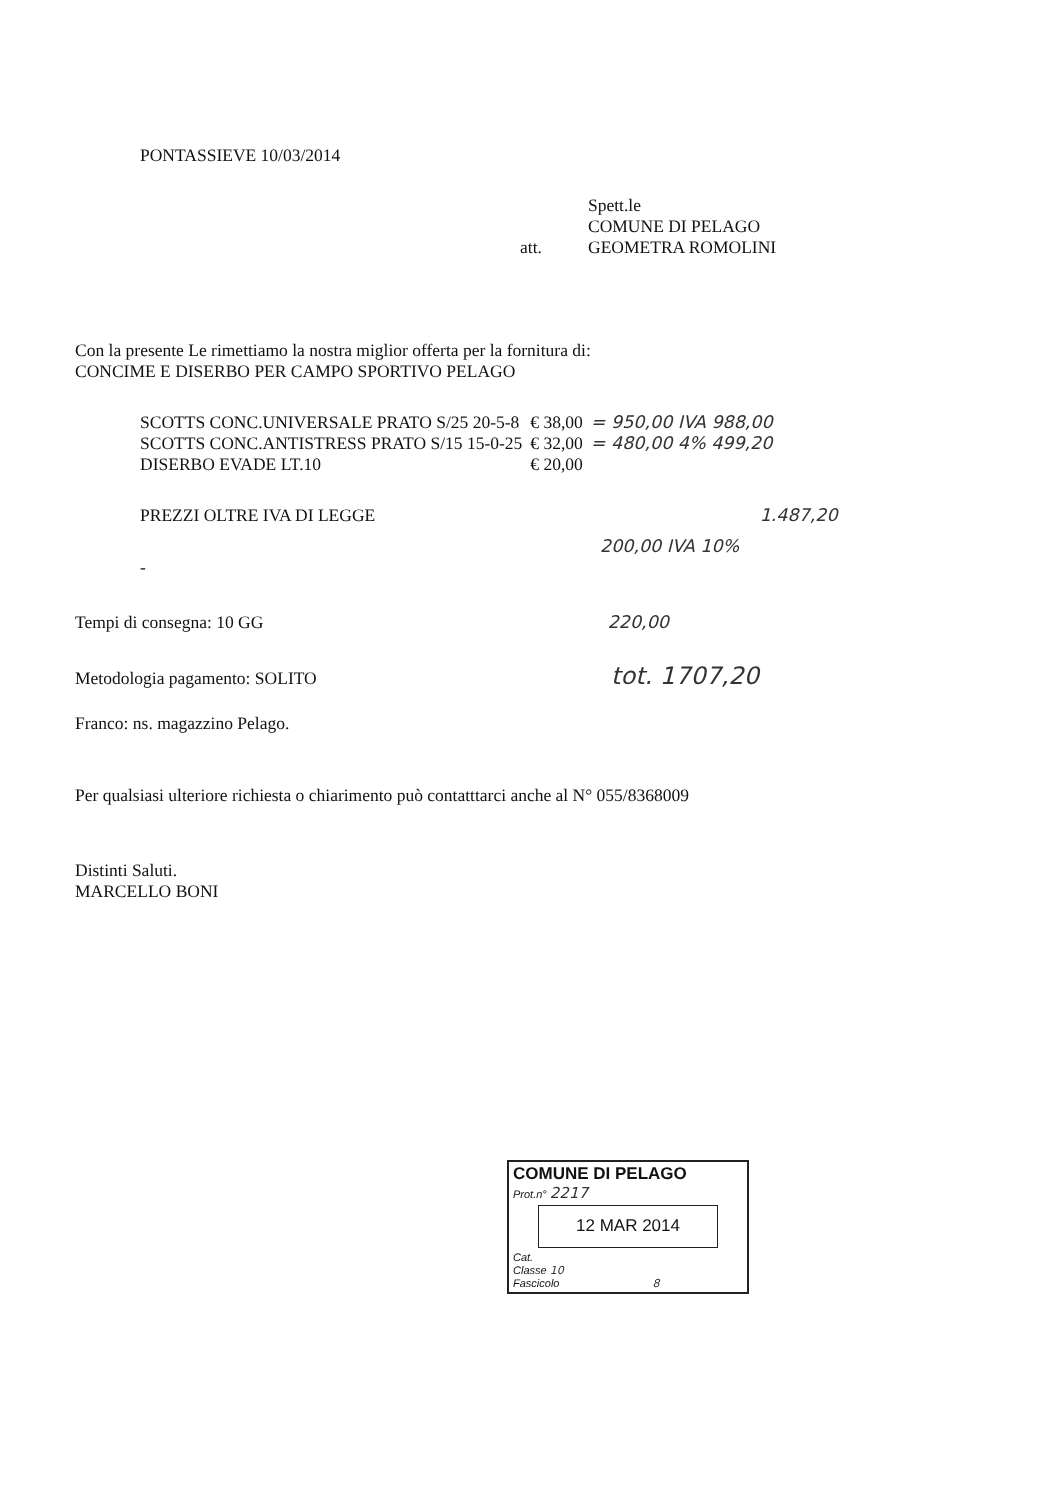PONTASSIEVE 10/03/2014
Spett.le
COMUNE DI PELAGO
att. GEOMETRA ROMOLINI
Con la presente Le rimettiamo la nostra miglior offerta per la fornitura di:
CONCIME E DISERBO PER CAMPO SPORTIVO PELAGO
| SCOTTS CONC.UNIVERSALE PRATO S/25 20-5-8 | € 38,00 | = 950,00 IVA 988,00 |
| SCOTTS CONC.ANTISTRESS PRATO S/15 15-0-25 | € 32,00 | = 480,00 4% 499,20 |
| DISERBO EVADE LT.10 | € 20,00 | |
PREZZI OLTRE IVA DI LEGGE 1.487,20
200,00 IVA 10%
-
Tempi di consegna: 10 GG 220,00
Metodologia pagamento: SOLITO tot. 1707,20
Franco: ns. magazzino Pelago.
Per qualsiasi ulteriore richiesta o chiarimento può contatttarci anche al N° 055/8368009
Distinti Saluti.
MARCELLO BONI
COMUNE DI PELAGO
Prot.n° 2217
12 MAR 2014
Cat.
Classe 10
Fascicolo 8